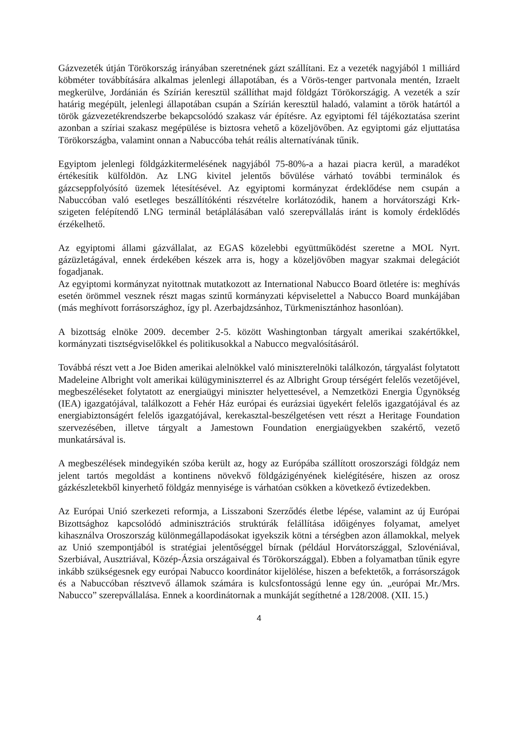Gázvezeték útján Törökország irányában szeretnének gázt szállítani. Ez a vezeték nagyjából 1 milliárd köbméter továbbítására alkalmas jelenlegi állapotában, és a Vörös-tenger partvonala mentén, Izraelt megkerülve, Jordánián és Szírián keresztül szállíthat majd földgázt Törökországig. A vezeték a szír határig megépült, jelenlegi állapotában csupán a Szírián keresztül haladó, valamint a török határtól a török gázvezetékrendszerbe bekapcsolódó szakasz vár építésre. Az egyiptomi fél tájékoztatása szerint azonban a szíriai szakasz megépülése is biztosra vehető a közeljövőben. Az egyiptomi gáz eljuttatása Törökországba, valamint onnan a Nabuccóba tehát reális alternatívának tűnik.
Egyiptom jelenlegi földgázkitermelésének nagyjából 75-80%-a a hazai piacra kerül, a maradékot értékesítik külföldön. Az LNG kivitel jelentős bővülése várható további terminálok és gázcseppfolyósító üzemek létesítésével. Az egyiptomi kormányzat érdeklődése nem csupán a Nabuccóban való esetleges beszállítókénti részvételre korlátozódik, hanem a horvátországi Krk-szigeten felépítendő LNG terminál betáplálásában való szerepvállalás iránt is komoly érdeklődés érzékelhető.
Az egyiptomi állami gázvállalat, az EGAS közelebbi együttműködést szeretne a MOL Nyrt. gázüzletágával, ennek érdekében készek arra is, hogy a közeljövőben magyar szakmai delegációt fogadjanak.
Az egyiptomi kormányzat nyitottnak mutatkozott az International Nabucco Board ötletére is: meghívás esetén örömmel vesznek részt magas szintű kormányzati képviselettel a Nabucco Board munkájában (más meghívott forrásországhoz, így pl. Azerbajdzsánhoz, Türkmenisztánhoz hasonlóan).
A bizottság elnöke 2009. december 2-5. között Washingtonban tárgyalt amerikai szakértőkkel, kormányzati tisztségviselőkkel és politikusokkal a Nabucco megvalósításáról.
Továbbá részt vett a Joe Biden amerikai alelnökkel való miniszterelnöki találkozón, tárgyalást folytatott Madeleine Albright volt amerikai külügyminiszterrel és az Albright Group térségért felelős vezetőjével, megbeszéléseket folytatott az energiaügyi miniszter helyettesével, a Nemzetközi Energia Ügynökség (IEA) igazgatójával, találkozott a Fehér Ház európai és eurázsiai ügyekért felelős igazgatójával és az energiabiztonságért felelős igazgatójával, kerekasztal-beszélgetésen vett részt a Heritage Foundation szervezésében, illetve tárgyalt a Jamestown Foundation energiaügyekben szakértő, vezető munkatársával is.
A megbeszélések mindegyikén szóba került az, hogy az Európába szállított oroszországi földgáz nem jelent tartós megoldást a kontinens növekvő földgázigényének kielégítésére, hiszen az orosz gázkészletekből kinyerhető földgáz mennyisége is várhatóan csökken a következő évtizedekben.
Az Európai Unió szerkezeti reformja, a Lisszaboni Szerződés életbe lépése, valamint az új Európai Bizottsághoz kapcsolódó adminisztrációs struktúrák felállítása időigényes folyamat, amelyet kihasználva Oroszország különmegállapodásokat igyekszik kötni a térségben azon államokkal, melyek az Unió szempontjából is stratégiai jelentőséggel bírnak (például Horvátországgal, Szlovéniával, Szerbiával, Ausztriával, Közép-Ázsia országaival és Törökországgal). Ebben a folyamatban tűnik egyre inkább szükségesnek egy európai Nabucco koordinátor kijelölése, hiszen a befektetők, a forrásországok és a Nabuccóban résztvevő államok számára is kulcsfontosságú lenne egy ún. „európai Mr./Mrs. Nabucco” szerepvállalása. Ennek a koordinátornak a munkáját segíthetné a 128/2008. (XII. 15.)
4